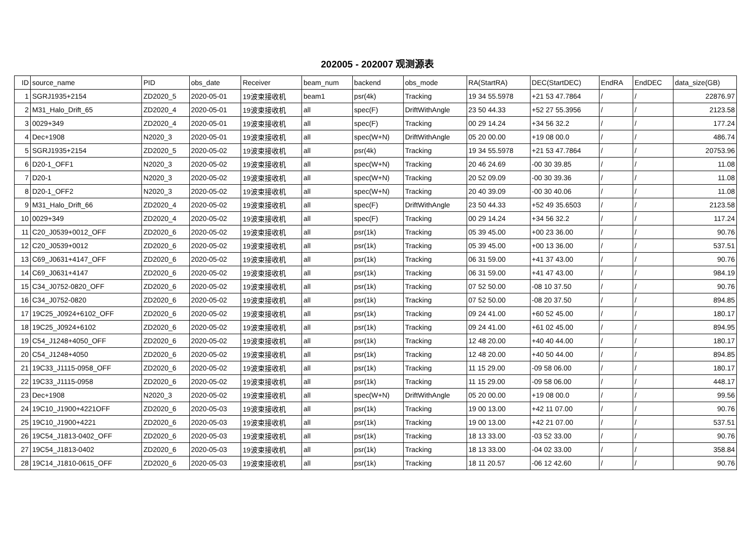202005 - 202007 观测源表
| ID | source_name | PID | obs_date | Receiver | beam_num | backend | obs_mode | RA(StartRA) | DEC(StartDEC) | EndRA | EndDEC | data_size(GB) |
| --- | --- | --- | --- | --- | --- | --- | --- | --- | --- | --- | --- | --- |
| 1 | SGRJ1935+2154 | ZD2020_5 | 2020-05-01 | 19波束接收机 | beam1 | psr(4k) | Tracking | 19 34 55.5978 | +21 53 47.7864 | / | / | 22876.97 |
| 2 | M31_Halo_Drift_65 | ZD2020_4 | 2020-05-01 | 19波束接收机 | all | spec(F) | DriftWithAngle | 23 50 44.33 | +52 27 55.3956 | / | / | 2123.58 |
| 3 | 0029+349 | ZD2020_4 | 2020-05-01 | 19波束接收机 | all | spec(F) | Tracking | 00 29 14.24 | +34 56 32.2 | / | / | 177.24 |
| 4 | Dec+1908 | N2020_3 | 2020-05-01 | 19波束接收机 | all | spec(W+N) | DriftWithAngle | 05 20 00.00 | +19 08 00.0 | / | / | 486.74 |
| 5 | SGRJ1935+2154 | ZD2020_5 | 2020-05-02 | 19波束接收机 | all | psr(4k) | Tracking | 19 34 55.5978 | +21 53 47.7864 | / | / | 20753.96 |
| 6 | D20-1_OFF1 | N2020_3 | 2020-05-02 | 19波束接收机 | all | spec(W+N) | Tracking | 20 46 24.69 | -00 30 39.85 | / | / | 11.08 |
| 7 | D20-1 | N2020_3 | 2020-05-02 | 19波束接收机 | all | spec(W+N) | Tracking | 20 52 09.09 | -00 30 39.36 | / | / | 11.08 |
| 8 | D20-1_OFF2 | N2020_3 | 2020-05-02 | 19波束接收机 | all | spec(W+N) | Tracking | 20 40 39.09 | -00 30 40.06 | / | / | 11.08 |
| 9 | M31_Halo_Drift_66 | ZD2020_4 | 2020-05-02 | 19波束接收机 | all | spec(F) | DriftWithAngle | 23 50 44.33 | +52 49 35.6503 | / | / | 2123.58 |
| 10 | 0029+349 | ZD2020_4 | 2020-05-02 | 19波束接收机 | all | spec(F) | Tracking | 00 29 14.24 | +34 56 32.2 | / | / | 117.24 |
| 11 | C20_J0539+0012_OFF | ZD2020_6 | 2020-05-02 | 19波束接收机 | all | psr(1k) | Tracking | 05 39 45.00 | +00 23 36.00 | / | / | 90.76 |
| 12 | C20_J0539+0012 | ZD2020_6 | 2020-05-02 | 19波束接收机 | all | psr(1k) | Tracking | 05 39 45.00 | +00 13 36.00 | / | / | 537.51 |
| 13 | C69_J0631+4147_OFF | ZD2020_6 | 2020-05-02 | 19波束接收机 | all | psr(1k) | Tracking | 06 31 59.00 | +41 37 43.00 | / | / | 90.76 |
| 14 | C69_J0631+4147 | ZD2020_6 | 2020-05-02 | 19波束接收机 | all | psr(1k) | Tracking | 06 31 59.00 | +41 47 43.00 | / | / | 984.19 |
| 15 | C34_J0752-0820_OFF | ZD2020_6 | 2020-05-02 | 19波束接收机 | all | psr(1k) | Tracking | 07 52 50.00 | -08 10 37.50 | / | / | 90.76 |
| 16 | C34_J0752-0820 | ZD2020_6 | 2020-05-02 | 19波束接收机 | all | psr(1k) | Tracking | 07 52 50.00 | -08 20 37.50 | / | / | 894.85 |
| 17 | 19C25_J0924+6102_OFF | ZD2020_6 | 2020-05-02 | 19波束接收机 | all | psr(1k) | Tracking | 09 24 41.00 | +60 52 45.00 | / | / | 180.17 |
| 18 | 19C25_J0924+6102 | ZD2020_6 | 2020-05-02 | 19波束接收机 | all | psr(1k) | Tracking | 09 24 41.00 | +61 02 45.00 | / | / | 894.95 |
| 19 | C54_J1248+4050_OFF | ZD2020_6 | 2020-05-02 | 19波束接收机 | all | psr(1k) | Tracking | 12 48 20.00 | +40 40 44.00 | / | / | 180.17 |
| 20 | C54_J1248+4050 | ZD2020_6 | 2020-05-02 | 19波束接收机 | all | psr(1k) | Tracking | 12 48 20.00 | +40 50 44.00 | / | / | 894.85 |
| 21 | 19C33_J1115-0958_OFF | ZD2020_6 | 2020-05-02 | 19波束接收机 | all | psr(1k) | Tracking | 11 15 29.00 | -09 58 06.00 | / | / | 180.17 |
| 22 | 19C33_J1115-0958 | ZD2020_6 | 2020-05-02 | 19波束接收机 | all | psr(1k) | Tracking | 11 15 29.00 | -09 58 06.00 | / | / | 448.17 |
| 23 | Dec+1908 | N2020_3 | 2020-05-02 | 19波束接收机 | all | spec(W+N) | DriftWithAngle | 05 20 00.00 | +19 08 00.0 | / | / | 99.56 |
| 24 | 19C10_J1900+4221OFF | ZD2020_6 | 2020-05-03 | 19波束接收机 | all | psr(1k) | Tracking | 19 00 13.00 | +42 11 07.00 | / | / | 90.76 |
| 25 | 19C10_J1900+4221 | ZD2020_6 | 2020-05-03 | 19波束接收机 | all | psr(1k) | Tracking | 19 00 13.00 | +42 21 07.00 | / | / | 537.51 |
| 26 | 19C54_J1813-0402_OFF | ZD2020_6 | 2020-05-03 | 19波束接收机 | all | psr(1k) | Tracking | 18 13 33.00 | -03 52 33.00 | / | / | 90.76 |
| 27 | 19C54_J1813-0402 | ZD2020_6 | 2020-05-03 | 19波束接收机 | all | psr(1k) | Tracking | 18 13 33.00 | -04 02 33.00 | / | / | 358.84 |
| 28 | 19C14_J1810-0615_OFF | ZD2020_6 | 2020-05-03 | 19波束接收机 | all | psr(1k) | Tracking | 18 11 20.57 | -06 12 42.60 | / | / | 90.76 |